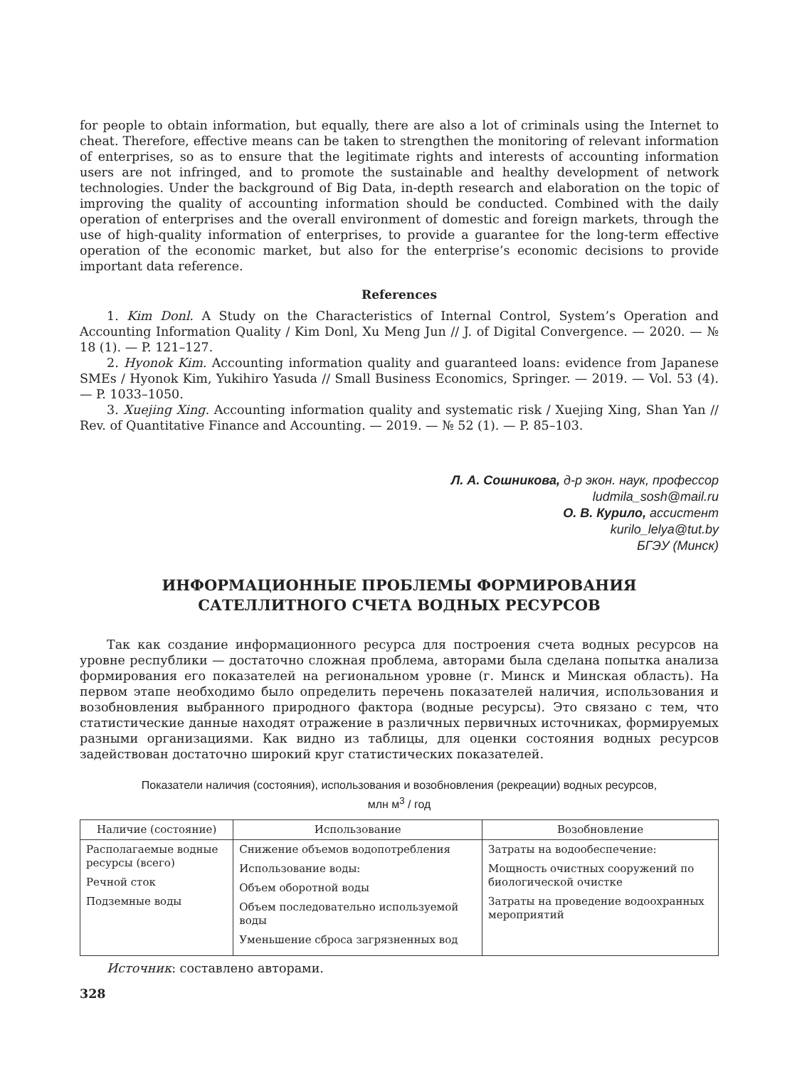for people to obtain information, but equally, there are also a lot of criminals using the Internet to cheat. Therefore, effective means can be taken to strengthen the monitoring of relevant information of enterprises, so as to ensure that the legitimate rights and interests of accounting information users are not infringed, and to promote the sustainable and healthy development of network technologies. Under the background of Big Data, in-depth research and elaboration on the topic of improving the quality of accounting information should be conducted. Combined with the daily operation of enterprises and the overall environment of domestic and foreign markets, through the use of high-quality information of enterprises, to provide a guarantee for the long-term effective operation of the economic market, but also for the enterprise’s economic decisions to provide important data reference.
References
1. Kim Donl. A Study on the Characteristics of Internal Control, System’s Operation and Accounting Information Quality / Kim Donl, Xu Meng Jun // J. of Digital Convergence. — 2020. — № 18 (1). — P. 121–127.
2. Hyonok Kim. Accounting information quality and guaranteed loans: evidence from Japanese SMEs / Hyonok Kim, Yukihiro Yasuda // Small Business Economics, Springer. — 2019. — Vol. 53 (4). — P. 1033–1050.
3. Xuejing Xing. Accounting information quality and systematic risk / Xuejing Xing, Shan Yan // Rev. of Quantitative Finance and Accounting. — 2019. — № 52 (1). — P. 85–103.
Л. А. Сошникова, д-р экон. наук, профессор
ludmila_sosh@mail.ru
О. В. Курило, ассистент
kurilo_lelya@tut.by
БГЭУ (Минск)
ИНФОРМАЦИОННЫЕ ПРОБЛЕМЫ ФОРМИРОВАНИЯ
САТЕЛЛИТНОГО СЧЕТА ВОДНЫХ РЕСУРСОВ
Так как создание информационного ресурса для построения счета водных ресурсов на уровне республики — достаточно сложная проблема, авторами была сделана попытка анализа формирования его показателей на региональном уровне (г. Минск и Минская область). На первом этапе необходимо было определить перечень показателей наличия, использования и возобновления выбранного природного фактора (водные ресурсы). Это связано с тем, что статистические данные находят отражение в различных первичных источниках, формируемых разными организациями. Как видно из таблицы, для оценки состояния водных ресурсов задействован достаточно широкий круг статистических показателей.
Показатели наличия (состояния), использования и возобновления (рекреации) водных ресурсов,
млн м<sup>3</sup> / год
| Наличие (состояние) | Использование | Возобновление |
| --- | --- | --- |
| Располагаемые водные ресурсы (всего) Речной сток Подземные воды | Снижение объемов водопотребления Использование воды: Объем оборотной воды Объем последовательно используемой воды Уменьшение сброса загрязненных вод | Затраты на водообеспечение: Мощность очистных сооружений по биологической очистке Затраты на проведение водоохранных мероприятий |
Источник: составлено авторами.
328